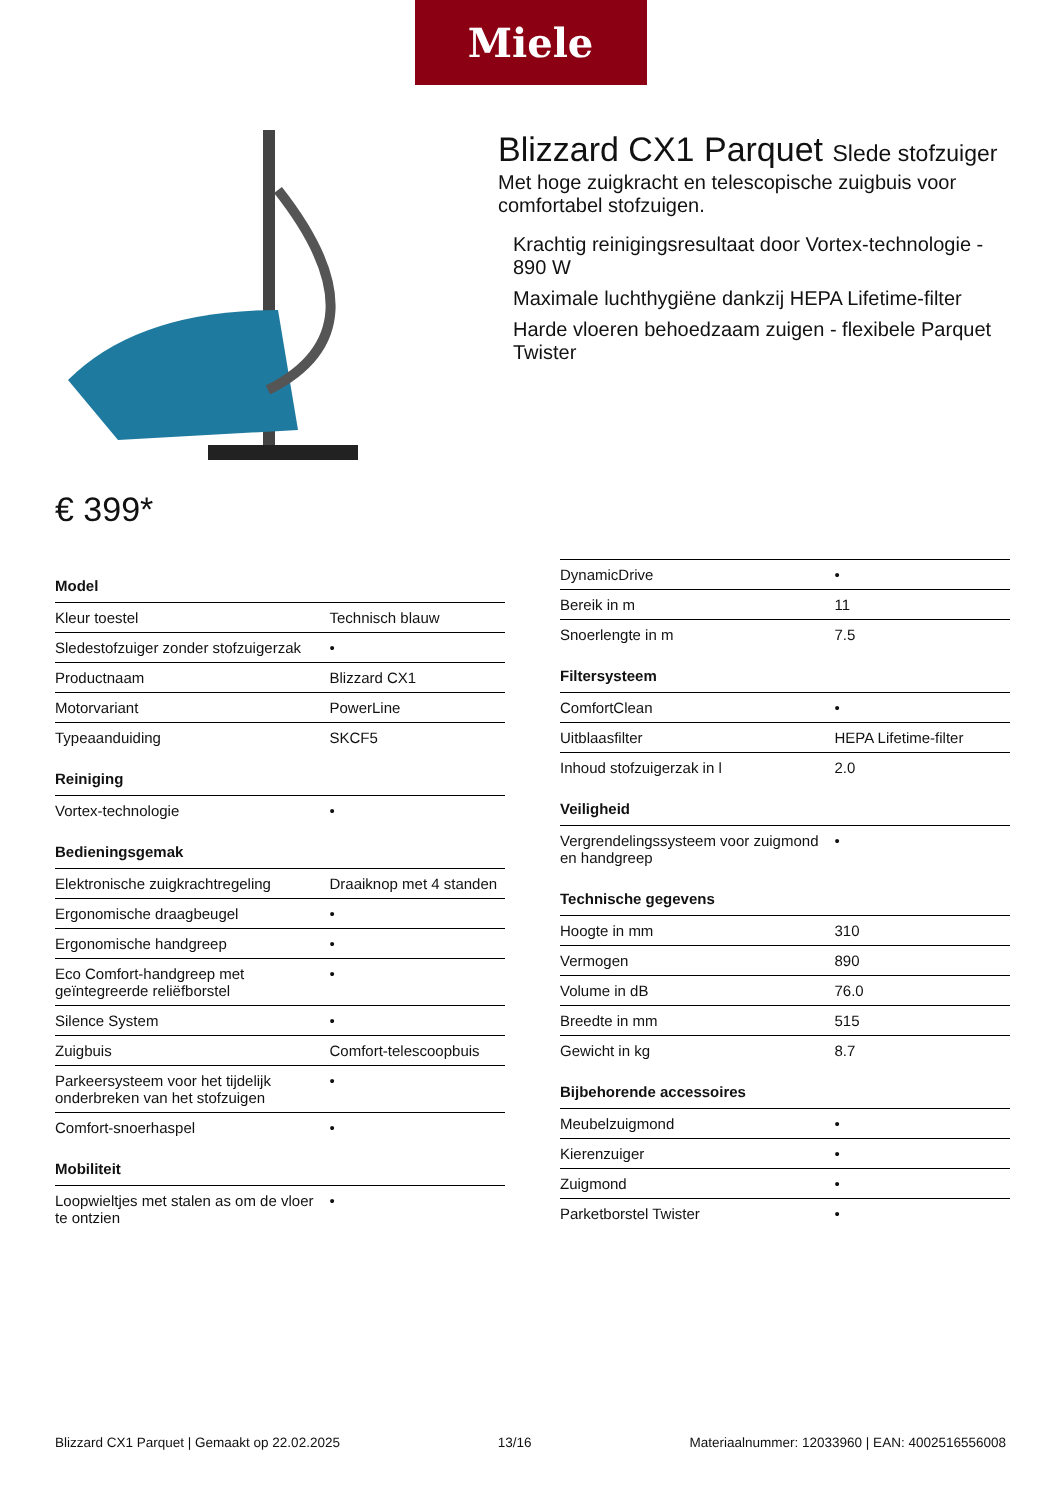Miele
Blizzard CX1 Parquet Slede stofzuiger
Met hoge zuigkracht en telescopische zuigbuis voor comfortabel stofzuigen.
Krachtig reinigingsresultaat door Vortex-technologie - 890 W
Maximale luchthygiëne dankzij HEPA Lifetime-filter
Harde vloeren behoedzaam zuigen - flexibele Parquet Twister
€ 399*
| Model | |
| --- | --- |
| Kleur toestel | Technisch blauw |
| Sledestofzuiger zonder stofzuigerzak | • |
| Productnaam | Blizzard CX1 |
| Motorvariant | PowerLine |
| Typeaanduiding | SKCF5 |
| Reiniging | |
| Vortex-technologie | • |
| Bedieningsgemak | |
| Elektronische zuigkrachtregeling | Draaiknop met 4 standen |
| Ergonomische draagbeugel | • |
| Ergonomische handgreep | • |
| Eco Comfort-handgreep met geïntegreerde reliëfborstel | • |
| Silence System | • |
| Zuigbuis | Comfort-telescoopbuis |
| Parkeersysteem voor het tijdelijk onderbreken van het stofzuigen | • |
| Comfort-snoerhaspel | • |
| Mobiliteit | |
| Loopwieltjes met stalen as om de vloer te ontzien | • |
| DynamicDrive | • |
| Bereik in m | 11 |
| Snoerlengte in m | 7.5 |
| Filtersysteem | |
| ComfortClean | • |
| Uitblaasfilter | HEPA Lifetime-filter |
| Inhoud stofzuigerzak in l | 2.0 |
| Veiligheid | |
| Vergrendelingssysteem voor zuigmond en handgreep | • |
| Technische gegevens | |
| Hoogte in mm | 310 |
| Vermogen | 890 |
| Volume in dB | 76.0 |
| Breedte in mm | 515 |
| Gewicht in kg | 8.7 |
| Bijbehorende accessoires | |
| Meubelzuigmond | • |
| Kierenzuiger | • |
| Zuigmond | • |
| Parketborstel Twister | • |
Blizzard CX1 Parquet | Gemaakt op 22.02.2025 13/16 Materiaalnummer: 12033960 | EAN: 4002516556008